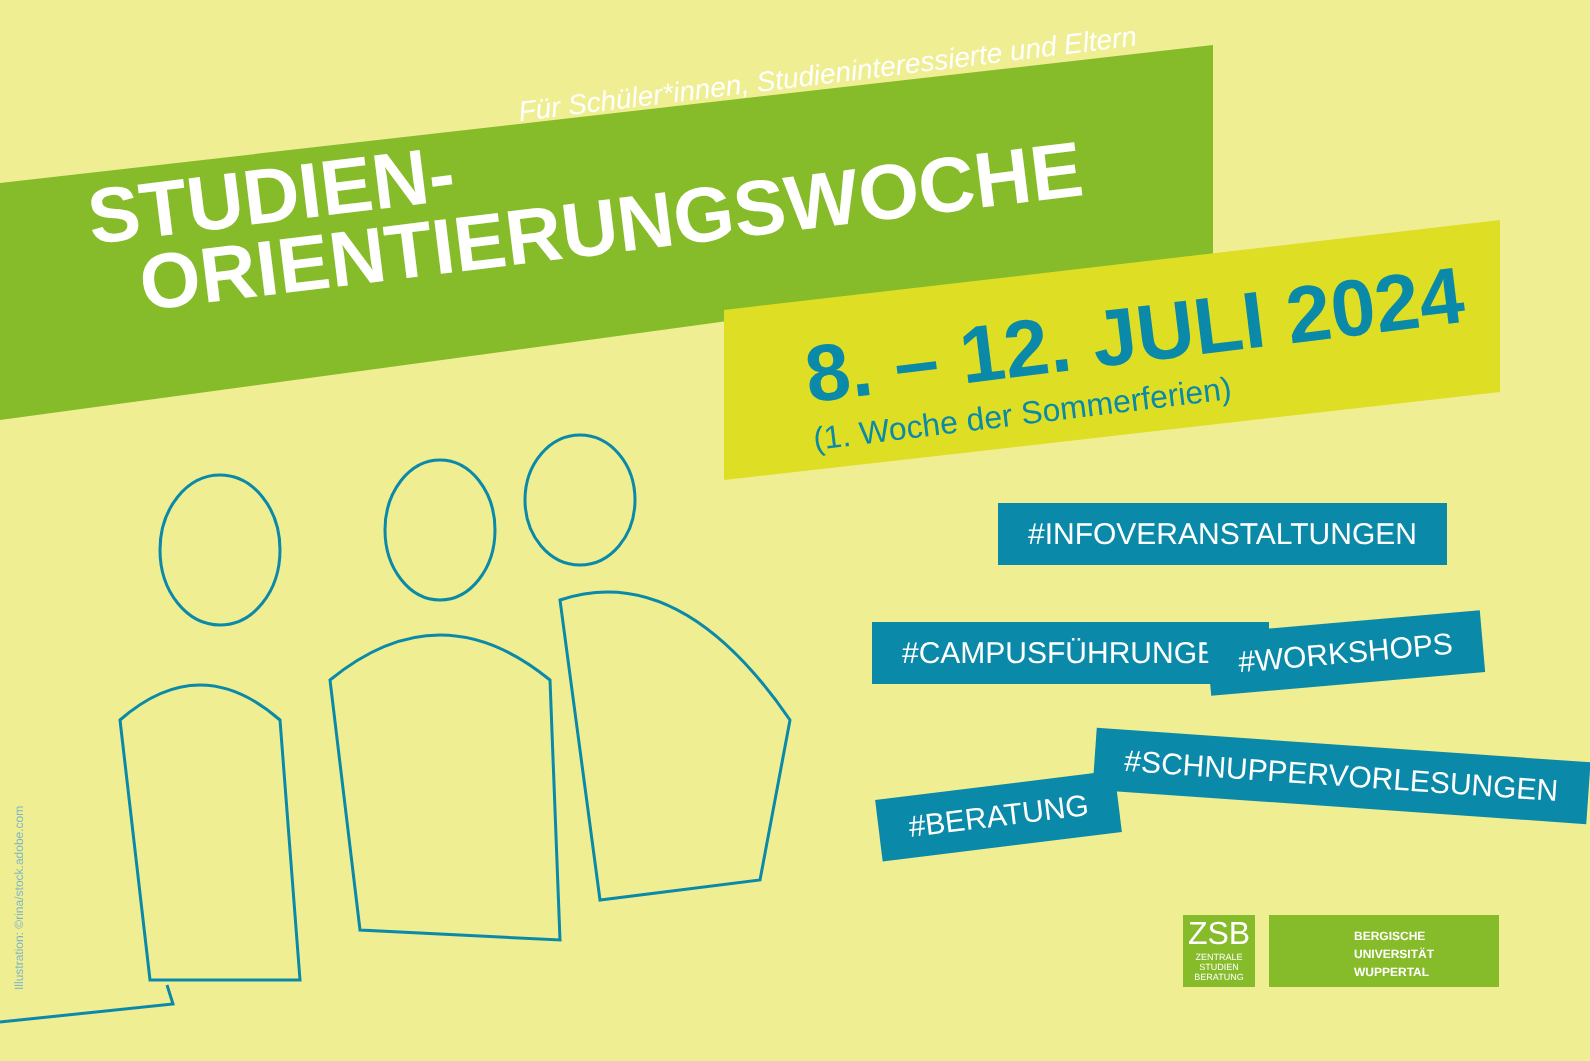Für Schüler*innen, Studieninteressierte und Eltern
STUDIEN-
ORIENTIERUNGSWOCHE
8. – 12. JULI 2024
(1. Woche der Sommerferien)
#INFOVERANSTALTUNGEN
#CAMPUSFÜHRUNGEN #WORKSHOPS
#SCHNUPPERVORLESUNGEN
#BERATUNG
Illustration: ©rina/stock.adobe.com
ZSB
ZENTRALE
STUDIEN
BERATUNG
BERGISCHE
UNIVERSITÄT
WUPPERTAL